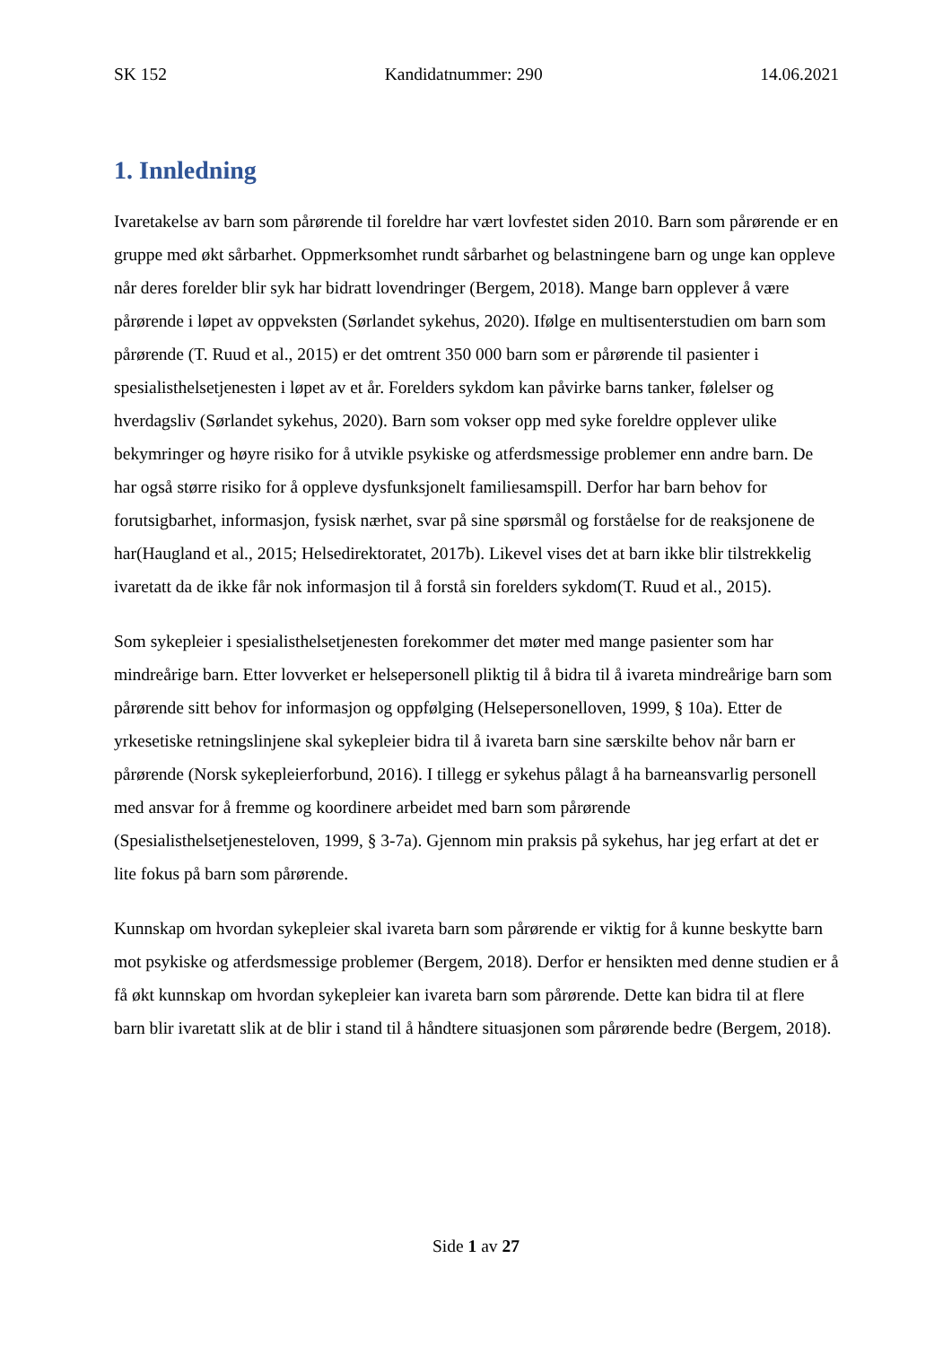SK 152 Kandidatnummer: 290 14.06.2021
1. Innledning
Ivaretakelse av barn som pårørende til foreldre har vært lovfestet siden 2010. Barn som pårørende er en gruppe med økt sårbarhet. Oppmerksomhet rundt sårbarhet og belastningene barn og unge kan oppleve når deres forelder blir syk har bidratt lovendringer (Bergem, 2018). Mange barn opplever å være pårørende i løpet av oppveksten (Sørlandet sykehus, 2020). Ifølge en multisenterstudien om barn som pårørende (T. Ruud et al., 2015) er det omtrent 350 000 barn som er pårørende til pasienter i spesialisthelsetjenesten i løpet av et år. Forelders sykdom kan påvirke barns tanker, følelser og hverdagsliv (Sørlandet sykehus, 2020). Barn som vokser opp med syke foreldre opplever ulike bekymringer og høyre risiko for å utvikle psykiske og atferdsmessige problemer enn andre barn. De har også større risiko for å oppleve dysfunksjonelt familiesamspill. Derfor har barn behov for forutsigbarhet, informasjon, fysisk nærhet, svar på sine spørsmål og forståelse for de reaksjonene de har(Haugland et al., 2015; Helsedirektoratet, 2017b). Likevel vises det at barn ikke blir tilstrekkelig ivaretatt da de ikke får nok informasjon til å forstå sin forelders sykdom(T. Ruud et al., 2015).
Som sykepleier i spesialisthelsetjenesten forekommer det møter med mange pasienter som har mindreårige barn. Etter lovverket er helsepersonell pliktig til å bidra til å ivareta mindreårige barn som pårørende sitt behov for informasjon og oppfølging (Helsepersonelloven, 1999, § 10a). Etter de yrkesetiske retningslinjene skal sykepleier bidra til å ivareta barn sine særskilte behov når barn er pårørende (Norsk sykepleierforbund, 2016). I tillegg er sykehus pålagt å ha barneansvarlig personell med ansvar for å fremme og koordinere arbeidet med barn som pårørende (Spesialisthelsetjenesteloven, 1999, § 3-7a). Gjennom min praksis på sykehus, har jeg erfart at det er lite fokus på barn som pårørende.
Kunnskap om hvordan sykepleier skal ivareta barn som pårørende er viktig for å kunne beskytte barn mot psykiske og atferdsmessige problemer (Bergem, 2018). Derfor er hensikten med denne studien er å få økt kunnskap om hvordan sykepleier kan ivareta barn som pårørende. Dette kan bidra til at flere barn blir ivaretatt slik at de blir i stand til å håndtere situasjonen som pårørende bedre (Bergem, 2018).
Side 1 av 27